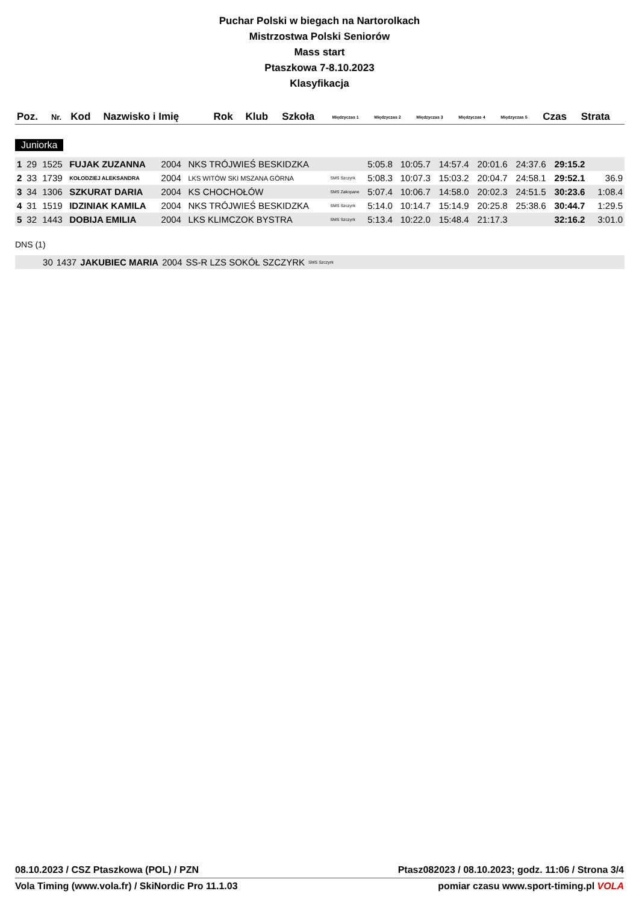Puchar Polski w biegach na Nartorolkach
Mistrzostwa Polski Seniorów
Mass start
Ptaszkowa 7-8.10.2023
Klasyfikacja
| Poz. | Nr. | Kod | Nazwisko i Imię | Rok | Klub | Szkoła | Międzyczas 1 | Międzyczas 2 | Międzyczas 3 | Międzyczas 4 | Międzyczas 5 | Czas | Strata |
| --- | --- | --- | --- | --- | --- | --- | --- | --- | --- | --- | --- | --- | --- |
Juniorka
| 1 | 29 | 1525 | FUJAK ZUZANNA | 2004 | NKS TRÓJWIEŚ BESKIDZKA | | 5:05.8 | 10:05.7 | 14:57.4 | 20:01.6 | 24:37.6 | 29:15.2 | |
| 2 | 33 | 1739 | KOŁODZIEJ ALEKSANDRA | 2004 | LKS WITÓW SKI MSZANA GÓRNA | SMS Szczyrk | 5:08.3 | 10:07.3 | 15:03.2 | 20:04.7 | 24:58.1 | 29:52.1 | 36.9 |
| 3 | 34 | 1306 | SZKURAT DARIA | 2004 | KS CHOCHOŁÓW | SMS Zakopane | 5:07.4 | 10:06.7 | 14:58.0 | 20:02.3 | 24:51.5 | 30:23.6 | 1:08.4 |
| 4 | 31 | 1519 | IDZINIAK KAMILA | 2004 | NKS TRÓJWIEŚ BESKIDZKA | SMS Szczyrk | 5:14.0 | 10:14.7 | 15:14.9 | 20:25.8 | 25:38.6 | 30:44.7 | 1:29.5 |
| 5 | 32 | 1443 | DOBIJA EMILIA | 2004 | LKS KLIMCZOK BYSTRA | SMS Szczyrk | 5:13.4 | 10:22.0 | 15:48.4 | 21:17.3 | | 32:16.2 | 3:01.0 |
DNS (1)
| | 30 | 1437 | JAKUBIEC MARIA | 2004 | SS-R LZS SOKÓŁ SZCZYRK | SMS Szczyrk |
08.10.2023 / CSZ Ptaszkowa (POL) / PZN Ptasz082023 / 08.10.2023; godz. 11:06 / Strona 3/4
Vola Timing (www.vola.fr) / SkiNordic Pro 11.1.03 pomiar czasu www.sport-timing.pl VOLA